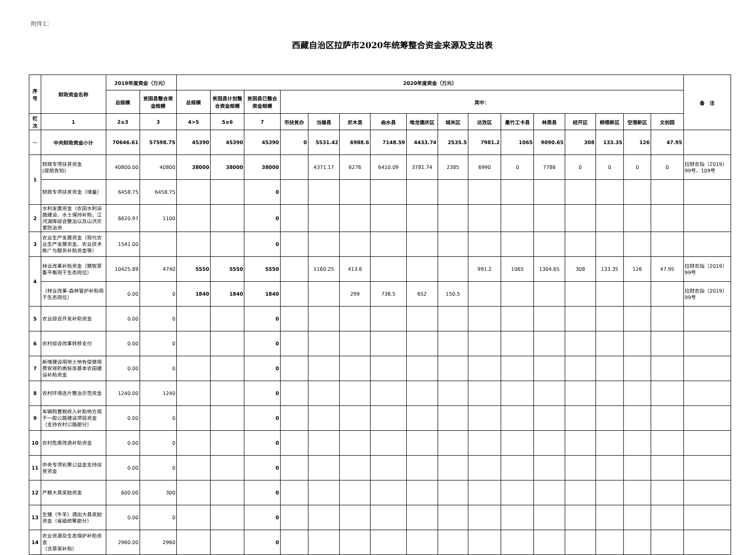附件1：
西藏自治区拉萨市2020年统筹整合资金来源及支出表
| 序号 | 财政资金名称 | 2019年度资金（万元） | | 2020年度资金（万元） | | | | | | | | | | | | | | | | 备 注 |
| --- | --- | --- | --- | --- | --- | --- | --- | --- | --- | --- | --- | --- | --- | --- | --- | --- | --- | --- | --- | --- |
| | | 总规模 | 贫困县整合资金规模 | 总规模 | 贫困县计划整合资金规模 | 贫困县已整合资金规模 | 其中： | | | | | | | | | | | | | |
| 栏次 | 1 | 2≥3 | 3 | 4>5 | 5≥6 | 7 | 市扶贫办 | 当雄县 | 尼木县 | 曲水县 | 堆龙德庆区 | 城关区 | 达孜区 | 墨竹工卡县 | 林周县 | 经开区 | 柳梧新区 | 空港新区 | 文创园 | |
| 一 | 中央财政资金小计 | 70646.61 | 57598.75 | 45390 | 45390 | 45390 | 0 | 5531.42 | 6988.6 | 7148.59 | 4433.74 | 2535.5 | 7981.2 | 1065 | 9090.65 | 308 | 133.35 | 126 | 47.95 | |
| 1 | 财政专项扶贫资金 (提前告知) | 40800.00 | 40800 | 38000 | 38000 | 38000 | | 4371.17 | 6276 | 6410.09 | 3781.74 | 2385 | 6990 | 0 | 7786 | 0 | 0 | 0 | 0 | 拉财农指〔2019〕99号、109号 |
| | 财政专项扶贫资金（增量） | 6458.75 | 6458.75 | | | 0 | | | | | | | | | | | | | | |
| 2 | 水利发展资金（农田水利设施建设、水土保持补助、江河湖库综合整治以及山洪灾害防治资 | 6620.97 | 1100 | | | 0 | | | | | | | | | | | | | | |
| 3 | 农业生产发展资金（现代农业生产发展资金、农业技术推广与服务补助资金等） | 1541.00 | | | | 0 | | | | | | | | | | | | | | |
| 4 | 林业改革补助资金（禁牧草畜平衡用于生态岗位） | 10425.89 | 4740 | 5550 | 5550 | 5550 | | 1160.25 | 413.6 | | | | 991.2 | 1065 | 1304.65 | 308 | 133.35 | 126 | 47.95 | 拉财农指〔2019〕99号 |
| | （林业改革-森林管护补助用于生态岗位） | 0.00 | 0 | 1840 | 1840 | 1840 | | | 299 | 738.5 | 652 | 150.5 | | | | | | | | 拉财农指〔2019〕99号 |
| 5 | 农业综合开发补助资金 | 0.00 | 0 | | | 0 | | | | | | | | | | | | | | |
| 6 | 农村综合改革转移支付 | 0.00 | 0 | | | 0 | | | | | | | | | | | | | | |
| 7 | 新增建设用地土地有偿使用费安排的高标准基本农田建设补助资金 | 0.00 | 0 | | | 0 | | | | | | | | | | | | | | |
| 8 | 农村环境连片整治示范资金 | 1240.00 | 1240 | | | 0 | | | | | | | | | | | | | | |
| 9 | 车辆购置税收入补助地方用于一般公路建设项目资金（支持农村公路部分） | 0.00 | 0 | | | 0 | | | | | | | | | | | | | | |
| 10 | 农村危房改造补助资金 | 0.00 | 0 | | | 0 | | | | | | | | | | | | | | |
| 11 | 中央专项彩票公益金支持扶贫资金 | 0.00 | 0 | | | 0 | | | | | | | | | | | | | | |
| 12 | 产粮大县奖励资金 | 600.00 | 300 | | | 0 | | | | | | | | | | | | | | |
| 13 | 生猪（牛羊）调出大县奖励 资金（省级统筹部分） | 0.00 | 0 | | | 0 | | | | | | | | | | | | | | |
| 14 | 农业资源及生态保护补助资金 （含草奖补助） | 2960.00 | 2960 | | | 0 | | | | | | | | | | | | | | |